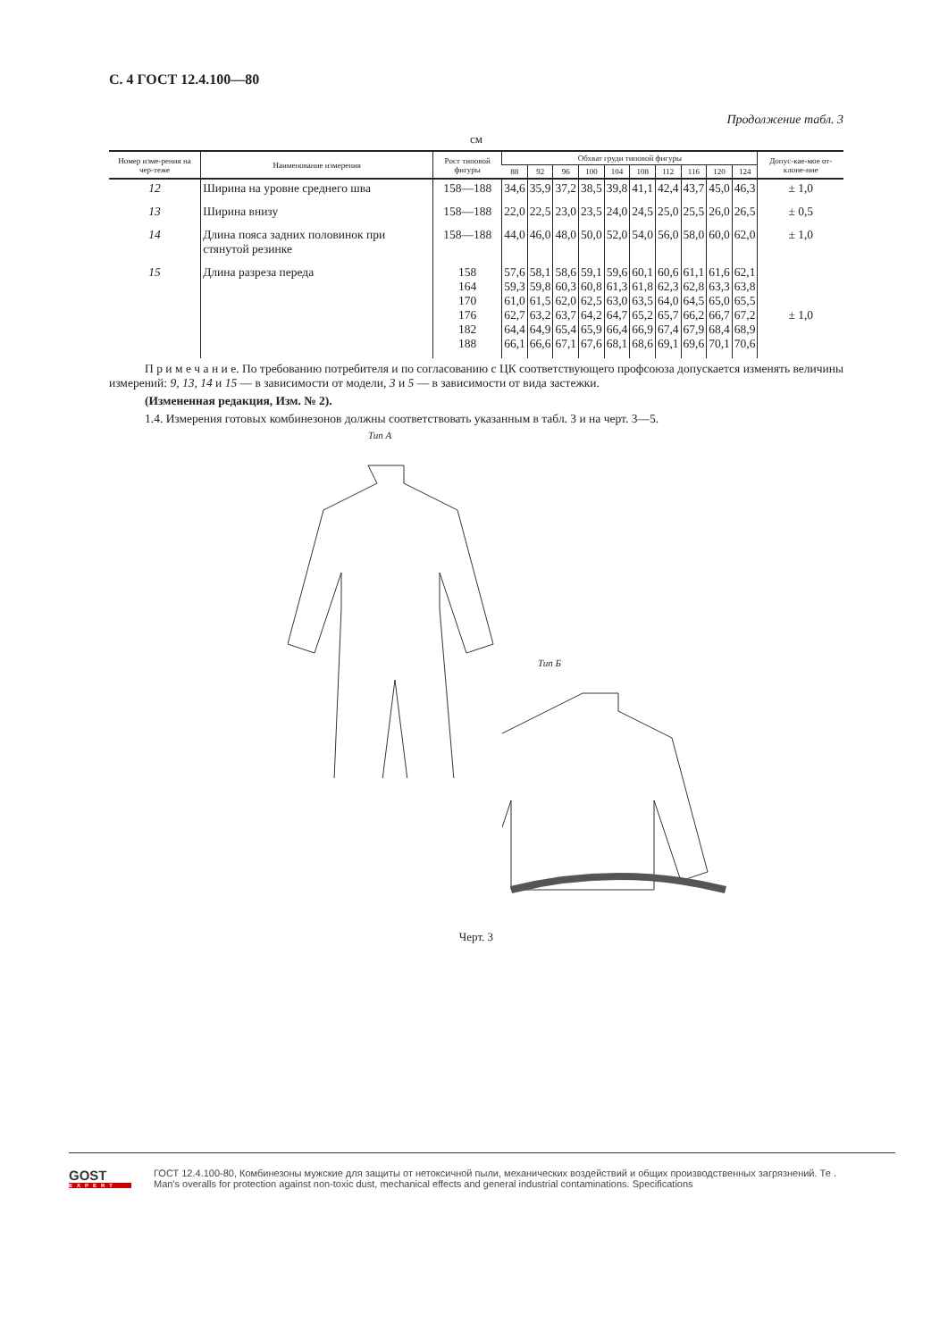С. 4 ГОСТ 12.4.100—80
Продолжение табл. 3
см
| Номер изме-рения на чер-теже | Наименование измерения | Рост типовой фигуры | Обхват груди типовой фигуры | | | | | | | | | | Допус-кае-мое от-клоне-ние |
| --- | --- | --- | --- | --- | --- | --- | --- | --- | --- | --- | --- | --- | --- |
| | | | 88 | 92 | 96 | 100 | 104 | 108 | 112 | 116 | 120 | 124 | |
| 12 | Ширина на уровне среднего шва | 158—188 | 34,6 | 35,9 | 37,2 | 38,5 | 39,8 | 41,1 | 42,4 | 43,7 | 45,0 | 46,3 | ± 1,0 |
| 13 | Ширина внизу | 158—188 | 22,0 | 22,5 | 23,0 | 23,5 | 24,0 | 24,5 | 25,0 | 25,5 | 26,0 | 26,5 | ± 0,5 |
| 14 | Длина пояса задних половинок при стянутой резинке | 158—188 | 44,0 | 46,0 | 48,0 | 50,0 | 52,0 | 54,0 | 56,0 | 58,0 | 60,0 | 62,0 | ± 1,0 |
| 15 | Длина разреза переда | 158 164 170 176 182 188 | 57,6 59,3 61,0 62,7 64,4 66,1 | 58,1 59,8 61,5 63,2 64,9 66,6 | 58,6 60,3 62,0 63,7 65,4 67,1 | 59,1 60,8 62,5 64,2 65,9 67,6 | 59,6 61,3 63,0 64,7 66,4 68,1 | 60,1 61,8 63,5 65,2 66,9 68,6 | 60,6 62,3 64,0 65,7 67,4 69,1 | 61,1 62,8 64,5 66,2 67,9 69,6 | 61,6 63,3 65,0 66,7 68,4 70,1 | 62,1 63,8 65,5 67,2 68,9 70,6 | ± 1,0 |
П р и м е ч а н и е. По требованию потребителя и по согласованию с ЦК соответствующего профсоюза допускается изменять величины измерений: 9, 13, 14 и 15 — в зависимости от модели, 3 и 5 — в зависимости от вида застежки.
(Измененная редакция, Изм. № 2).
1.4. Измерения готовых комбинезонов должны соответствовать указанным в табл. 3 и на черт. 3—5.
Тип А
Тип Б
Черт. 3
GOST
EXPERT
ГОСТ 12.4.100-80, Комбинезоны мужские для защиты от нетоксичной пыли, механических воздействий и общих производственных загрязнений. Те .
Man's overalls for protection against non-toxic dust, mechanical effects and general industrial contaminations. Specifications